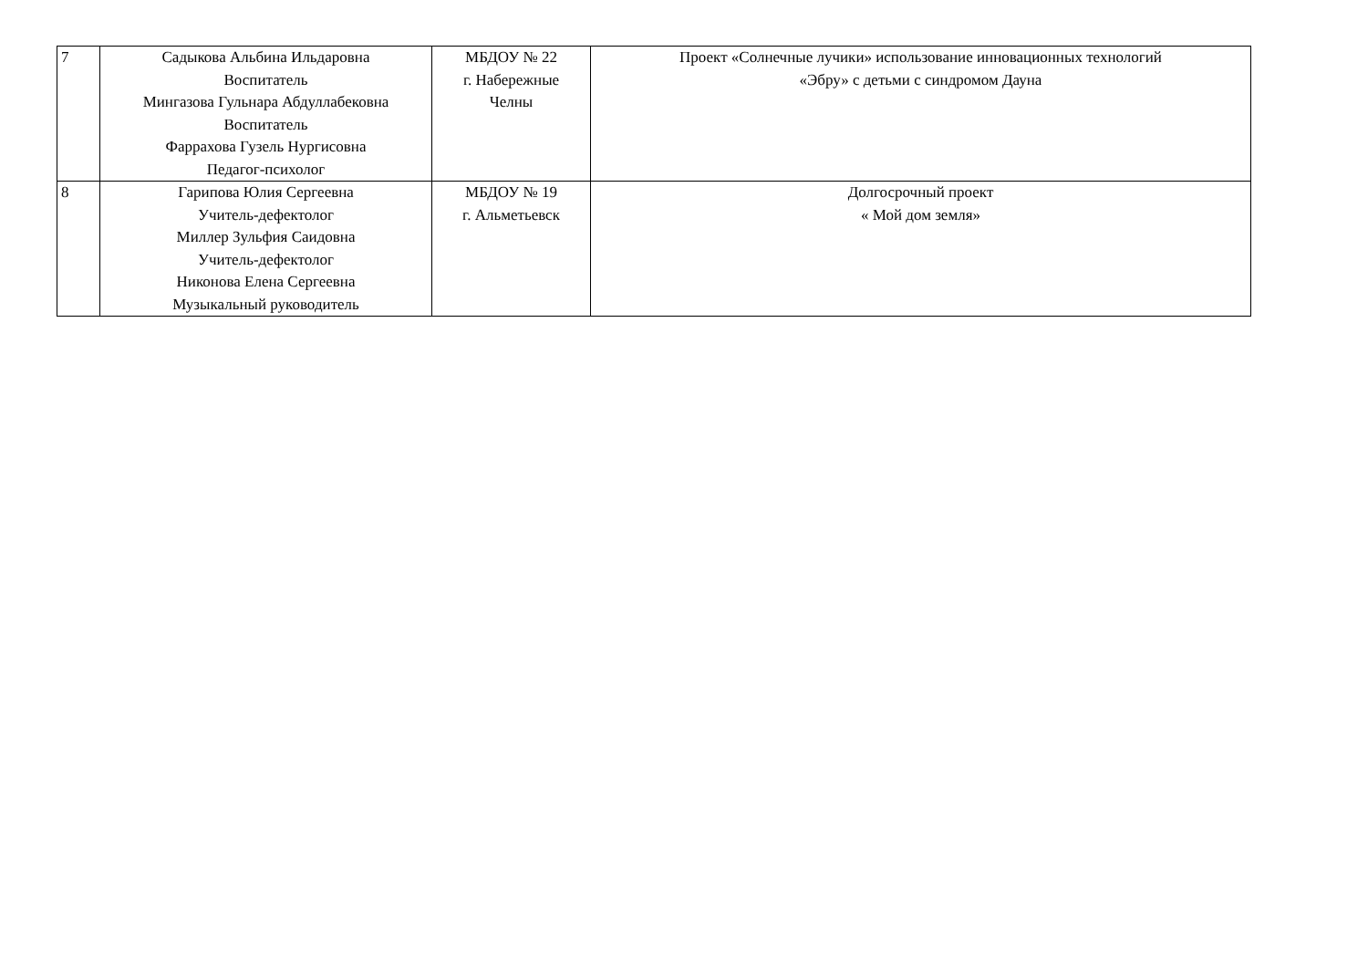| 7 | Садыкова Альбина Ильдаровна Воспитатель Мингазова Гульнара Абдуллабековна Воспитатель Фаррахова Гузель Нургисовна Педагог-психолог | МБДОУ № 22 г. Набережные Челны | Проект «Солнечные лучики» использование инновационных технологий «Эбру» с детьми с синдромом Дауна |
| 8 | Гарипова Юлия Сергеевна Учитель-дефектолог Миллер Зульфия Саидовна Учитель-дефектолог Никонова Елена Сергеевна Музыкальный руководитель | МБДОУ № 19 г. Альметьевск | Долгосрочный проект « Мой дом земля» |